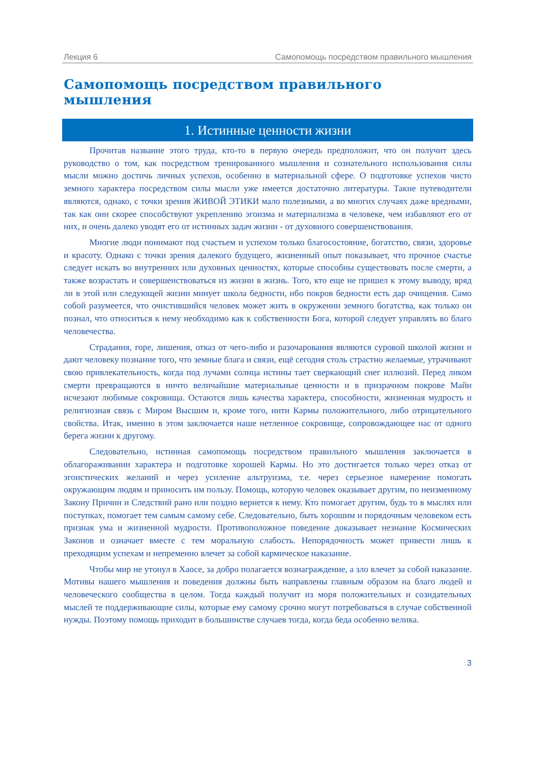Лекция 6 Самопомощь посредством правильного мышления
Самопомощь посредством правильного мышления
1. Истинные ценности жизни
Прочитав название этого труда, кто-то в первую очередь предположит, что он получит здесь руководство о том, как посредством тренированного мышления и сознательного использования силы мысли можно достичь личных успехов, особенно в материальной сфере. О подготовке успехов чисто земного характера посредством силы мысли уже имеется достаточно литературы. Такие путеводители являются, однако, с точки зрения ЖИВОЙ ЭТИКИ мало полезными, а во многих случаях даже вредными, так как они скорее способствуют укреплению эгоизма и материализма в человеке, чем избавляют его от них, и очень далеко уводят его от истинных задач жизни - от духовного совершенствования.
Многие люди понимают под счастьем и успехом только благосостояние, богатство, связи, здоровье и красоту. Однако с точки зрения далекого будущего, жизненный опыт показывает, что прочное счастье следует искать во внутренних или духовных ценностях, которые способны существовать после смерти, а также возрастать и совершенствоваться из жизни в жизнь. Того, кто еще не пришел к этому выводу, вряд ли в этой или следующей жизни минует школа бедности, ибо покров бедности есть дар очищения. Само собой разумеется, что очистившийся человек может жить в окружении земного богатства, как только он познал, что относиться к нему необходимо как к собственности Бога, которой следует управлять во благо человечества.
Страдания, горе, лишения, отказ от чего-либо и разочарования являются суровой школой жизни и дают человеку познание того, что земные блага и связи, ещё сегодня столь страстно желаемые, утрачивают свою привлекательность, когда под лучами солнца истины тает сверкающий снег иллюзий. Перед ликом смерти превращаются в ничто величайшие материальные ценности и в призрачном покрове Майи исчезают любимые сокровища. Остаются лишь качества характера, способности, жизненная мудрость и религиозная связь с Миром Высшим и, кроме того, нити Кармы положительного, либо отрицательного свойства. Итак, именно в этом заключается наше нетленное сокровище, сопровождающее нас от одного берега жизни к другому.
Следовательно, истинная самопомощь посредством правильного мышления заключается в облагораживании характера и подготовке хорошей Кармы. Но это достигается только через отказ от эгоистических желаний и через усиление альтруизма, т.е. через серьезное намерение помогать окружающим людям и приносить им пользу. Помощь, которую человек оказывает другим, по неизменному Закону Причин и Следствий рано или поздно вернется к нему. Кто помогает другим, будь то в мыслях или поступках, помогает тем самым самому себе. Следовательно, быть хорошим и порядочным человеком есть признак ума и жизненной мудрости. Противоположное поведение доказывает незнание Космических Законов и означает вместе с тем моральную слабость. Непорядочность может привести лишь к преходящим успехам и непременно влечет за собой кармическое наказание.
Чтобы мир не утонул в Хаосе, за добро полагается вознаграждение, а зло влечет за собой наказание. Мотивы нашего мышления и поведения должны быть направлены главным образом на благо людей и человеческого сообщества в целом. Тогда каждый получит из моря положительных и созидательных мыслей те поддерживающие силы, которые ему самому срочно могут потребоваться в случае собственной нужды. Поэтому помощь приходит в большинстве случаев тогда, когда беда особенно велика.
3